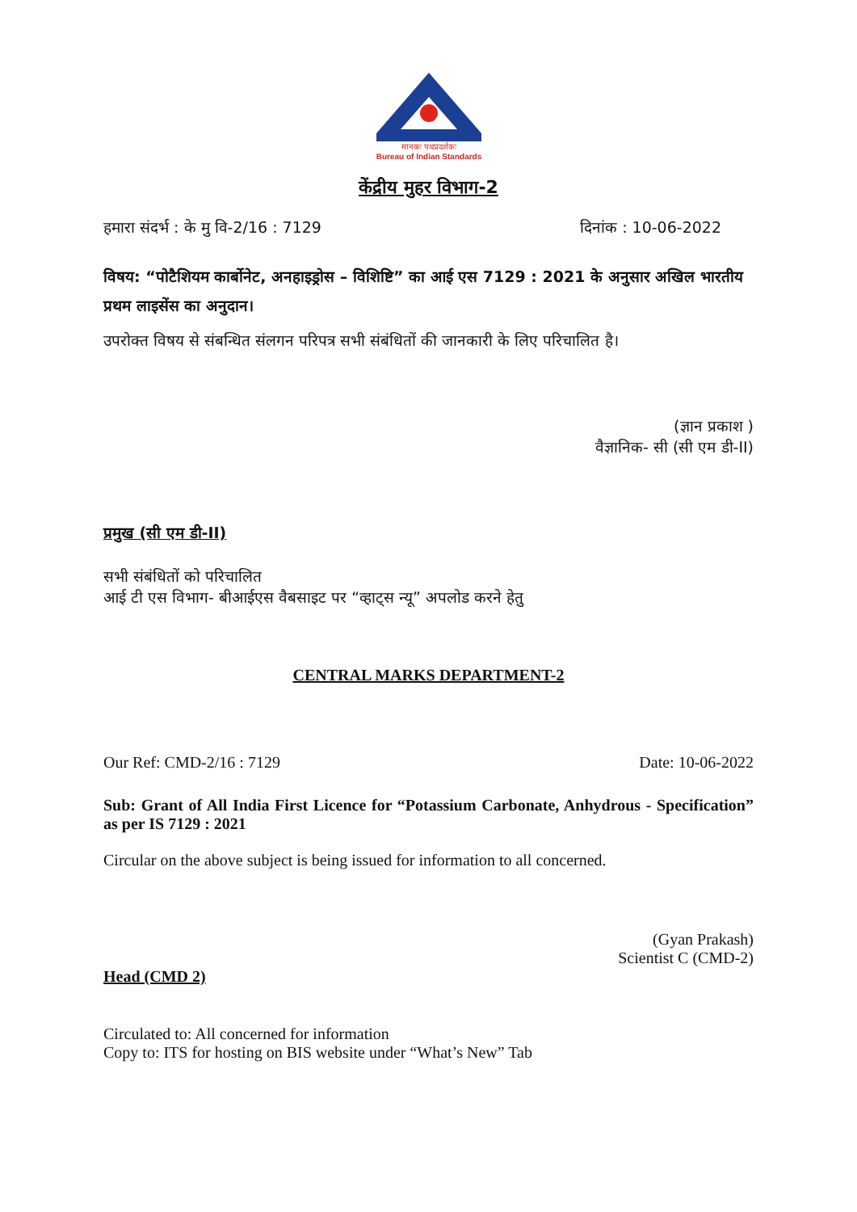मानकः पथप्रदर्शकः
Bureau of Indian Standards
केंद्रीय मुहर विभाग-2
हमारा संदर्भ : के मु वि-2/16 : 7129 दिनांक : 10-06-2022
विषय: “पोटैशियम कार्बोनेट, अनहाइड्रोस – विशिष्टि” का आई एस 7129 : 2021 के अनुसार अखिल भारतीय प्रथम लाइसेंस का अनुदान।
उपरोक्त विषय से संबन्धित संलगन परिपत्र सभी संबंधितों की जानकारी के लिए परिचालित है।
(ज्ञान प्रकाश )
वैज्ञानिक- सी (सी एम डी-II)
प्रमुख (सी एम डी-II)
सभी संबंधितों को परिचालित
आई टी एस विभाग- बीआईएस वैबसाइट पर “व्हाट्स न्यू” अपलोड करने हेतु
CENTRAL MARKS DEPARTMENT-2
Our Ref: CMD-2/16 : 7129 Date: 10-06-2022
Sub: Grant of All India First Licence for “Potassium Carbonate, Anhydrous - Specification” as per IS 7129 : 2021
Circular on the above subject is being issued for information to all concerned.
(Gyan Prakash)
Scientist C (CMD-2)
Head (CMD 2)
Circulated to: All concerned for information
Copy to: ITS for hosting on BIS website under “What’s New” Tab